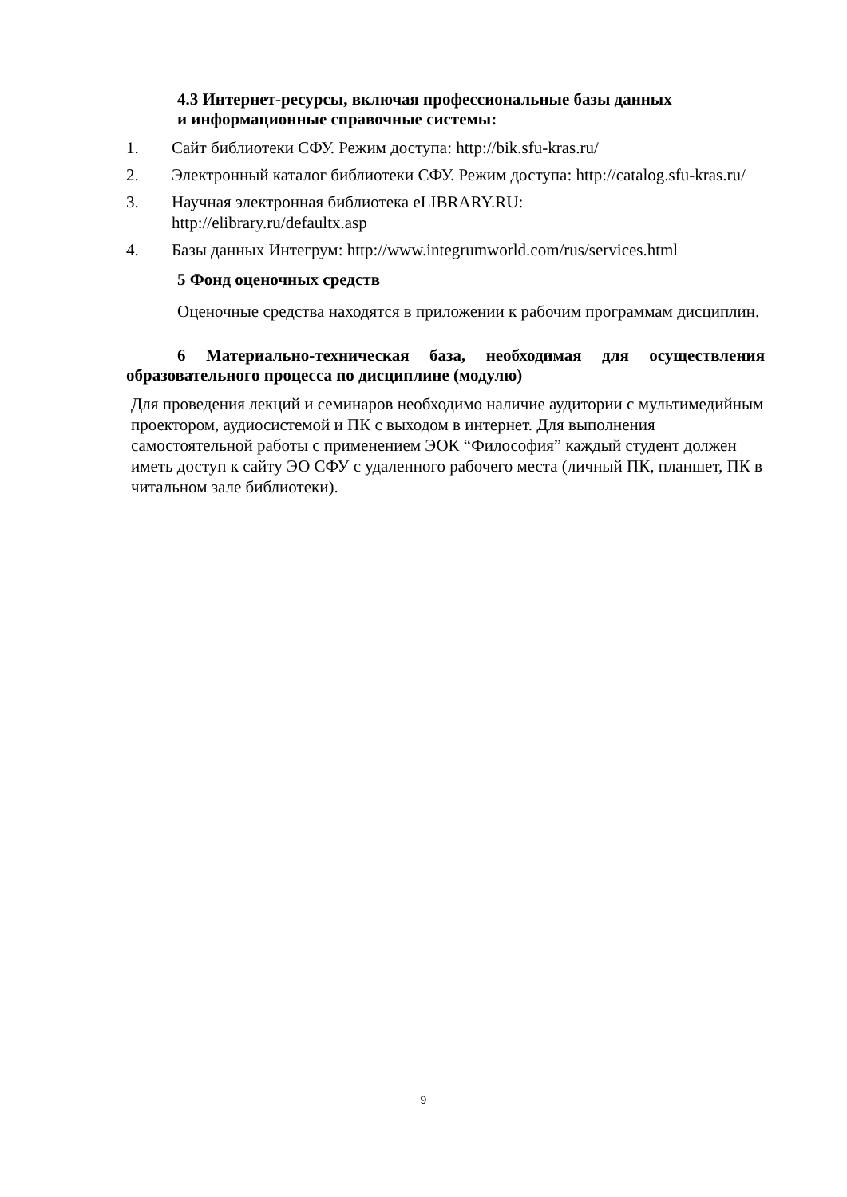4.3 Интернет-ресурсы, включая профессиональные базы данных
и информационные справочные системы:
1. Сайт библиотеки СФУ. Режим доступа: http://bik.sfu-kras.ru/
2. Электронный каталог библиотеки СФУ. Режим доступа: http://catalog.sfu-kras.ru/
3. Научная электронная библиотека eLIBRARY.RU:
http://elibrary.ru/defaultx.asp
4. Базы данных Интегрум: http://www.integrumworld.com/rus/services.html
5 Фонд оценочных средств
Оценочные средства находятся в приложении к рабочим программам дисциплин.
6 Материально-техническая база, необходимая для осуществления образовательного процесса по дисциплине (модулю)
Для проведения лекций и семинаров необходимо наличие аудитории с мультимедийным проектором, аудиосистемой и ПК с выходом в интернет. Для выполнения самостоятельной работы с применением ЭОК “Философия” каждый студент должен иметь доступ к сайту ЭО СФУ с удаленного рабочего места (личный ПК, планшет, ПК в читальном зале библиотеки).
9